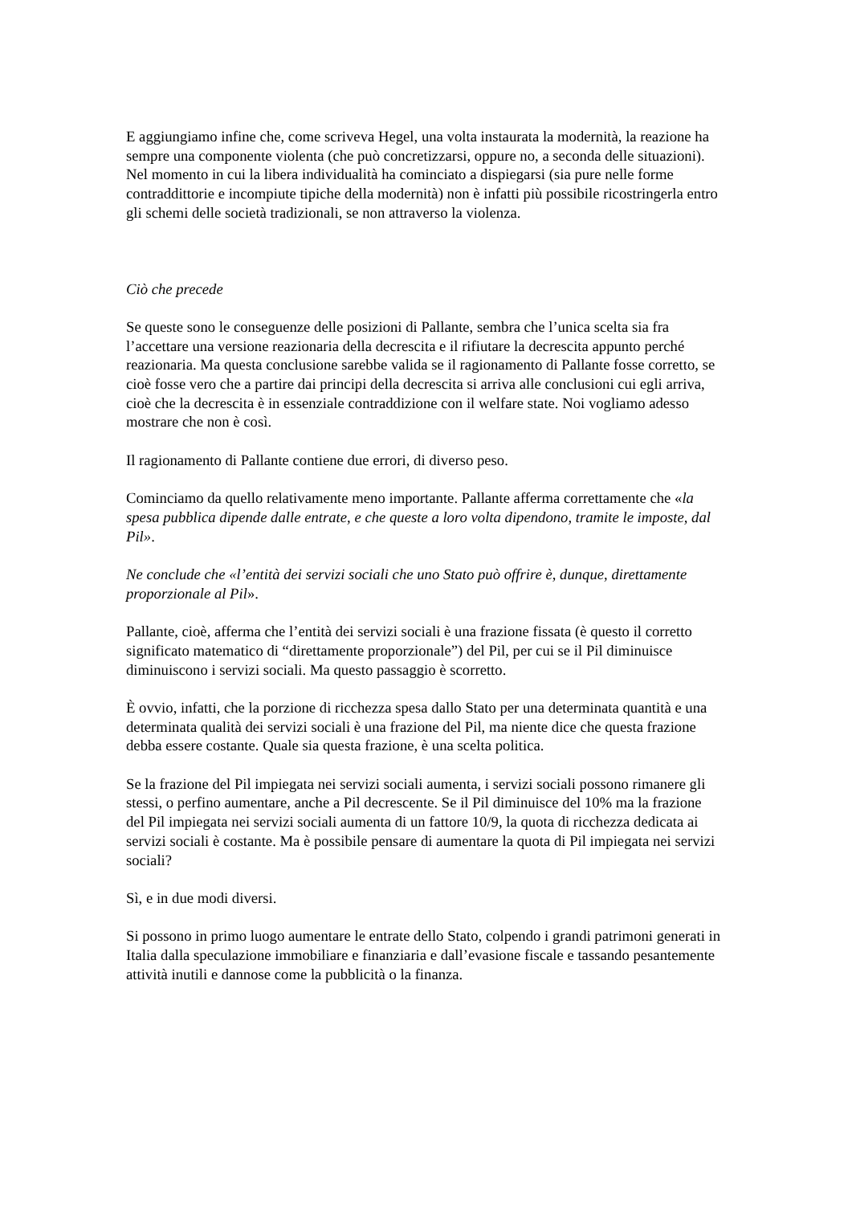E aggiungiamo infine che, come scriveva Hegel, una volta instaurata la modernità, la reazione ha sempre una componente violenta (che può concretizzarsi, oppure no, a seconda delle situazioni). Nel momento in cui la libera individualità ha cominciato a dispiegarsi (sia pure nelle forme contraddittorie e incompiute tipiche della modernità) non è infatti più possibile ricostringerla entro gli schemi delle società tradizionali, se non attraverso la violenza.
Ciò che precede
Se queste sono le conseguenze delle posizioni di Pallante, sembra che l’unica scelta sia fra l’accettare una versione reazionaria della decrescita e il rifiutare la decrescita appunto perché reazionaria. Ma questa conclusione sarebbe valida se il ragionamento di Pallante fosse corretto, se cioè fosse vero che a partire dai principi della decrescita si arriva alle conclusioni cui egli arriva, cioè che la decrescita è in essenziale contraddizione con il welfare state. Noi vogliamo adesso mostrare che non è così.
Il ragionamento di Pallante contiene due errori, di diverso peso.
Cominciamo da quello relativamente meno importante. Pallante afferma correttamente che «la spesa pubblica dipende dalle entrate, e che queste a loro volta dipendono, tramite le imposte, dal Pil».
Ne conclude che «l’entità dei servizi sociali che uno Stato può offrire è, dunque, direttamente proporzionale al Pil».
Pallante, cioè, afferma che l’entità dei servizi sociali è una frazione fissata (è questo il corretto significato matematico di “direttamente proporzionale”) del Pil, per cui se il Pil diminuisce diminuiscono i servizi sociali. Ma questo passaggio è scorretto.
È ovvio, infatti, che la porzione di ricchezza spesa dallo Stato per una determinata quantità e una determinata qualità dei servizi sociali è una frazione del Pil, ma niente dice che questa frazione debba essere costante. Quale sia questa frazione, è una scelta politica.
Se la frazione del Pil impiegata nei servizi sociali aumenta, i servizi sociali possono rimanere gli stessi, o perfino aumentare, anche a Pil decrescente. Se il Pil diminuisce del 10% ma la frazione del Pil impiegata nei servizi sociali aumenta di un fattore 10/9, la quota di ricchezza dedicata ai servizi sociali è costante. Ma è possibile pensare di aumentare la quota di Pil impiegata nei servizi sociali?
Sì, e in due modi diversi.
Si possono in primo luogo aumentare le entrate dello Stato, colpendo i grandi patrimoni generati in Italia dalla speculazione immobiliare e finanziaria e dall’evasione fiscale e tassando pesantemente attività inutili e dannose come la pubblicità o la finanza.